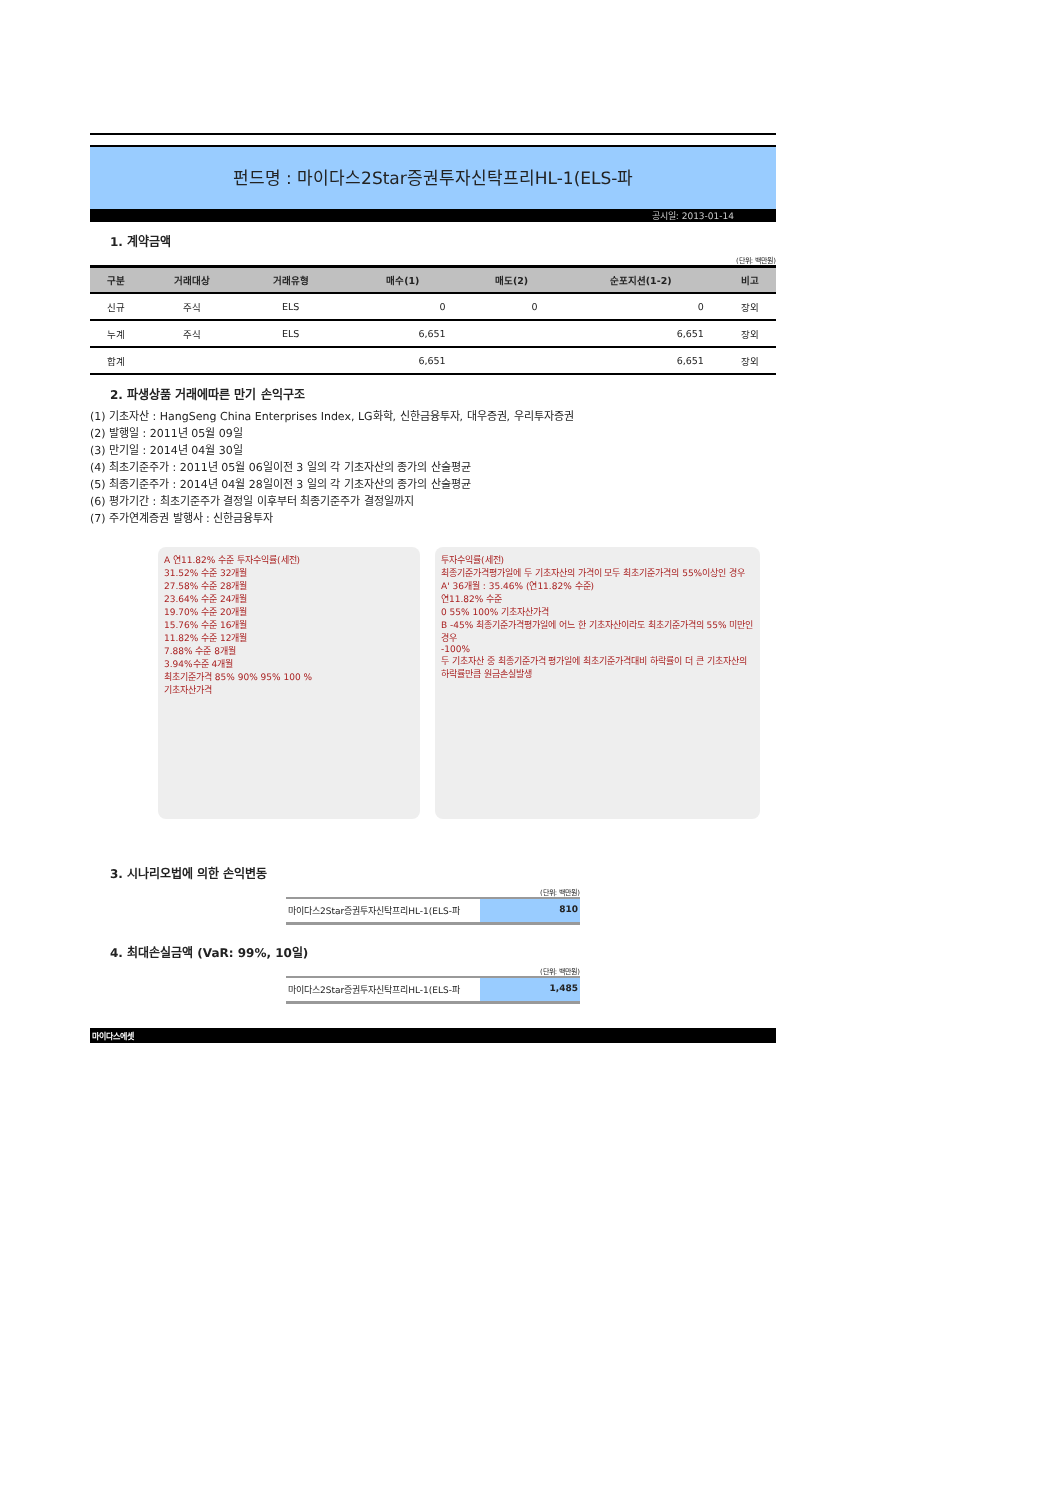펀드명 : 마이다스2Star증권투자신탁프리HL-1(ELS-파
공시일: 2013-01-14
1. 계약금액
(단위: 백만원)
| 구분 | 거래대상 | 거래유형 | 매수(1) | 매도(2) | 순포지션(1-2) | 비고 |
| --- | --- | --- | --- | --- | --- | --- |
| 신규 | 주식 | ELS | 0 | 0 | 0 | 장외 |
| 누계 | 주식 | ELS | 6,651 | | 6,651 | 장외 |
| 합계 | | | 6,651 | | 6,651 | 장외 |
2. 파생상품 거래에따른 만기 손익구조
(1) 기초자산 : HangSeng China Enterprises Index, LG화학, 신한금융투자, 대우증권, 우리투자증권
(2) 발행일 : 2011년 05월 09일
(3) 만기일 : 2014년 04월 30일
(4) 최초기준주가 : 2011년 05월 06일이전 3 일의 각 기초자산의 종가의 산술평균
(5) 최종기준주가 : 2014년 04월 28일이전 3 일의 각 기초자산의 종가의 산술평균
(6) 평가기간 : 최초기준주가 결정일 이후부터 최종기준주가 결정일까지
(7) 주가연계증권 발행사 : 신한금융투자
A 연11.82% 수준 투자수익률(세전)
31.52% 수준 32개월
27.58% 수준 28개월
23.64% 수준 24개월
19.70% 수준 20개월
15.76% 수준 16개월
11.82% 수준 12개월
7.88% 수준 8개월
3.94%수준 4개월
최초기준가격 85% 90% 95% 100 %
기초자산가격
투자수익률(세전)
최종기준가격평가일에 두 기초자산의 가격이 모두 최초기준가격의 55%이상인 경우
A' 36개월 : 35.46% (연11.82% 수준)
연11.82% 수준
0 55% 100% 기초자산가격
B -45% 최종기준가격평가일에 어느 한 기초자산이라도 최초기준가격의 55% 미만인 경우
-100%
두 기초자산 중 최종기준가격 평가일에 최초기준가격대비 하락률이 더 큰 기초자산의 하락률만큼 원금손실발생
3. 시나리오법에 의한 손익변동
(단위: 백만원)
마이다스2Star증권투자신탁프리HL-1(ELS-파
810
4. 최대손실금액 (VaR: 99%, 10일)
(단위: 백만원)
마이다스2Star증권투자신탁프리HL-1(ELS-파
1,485
마이다스에셋